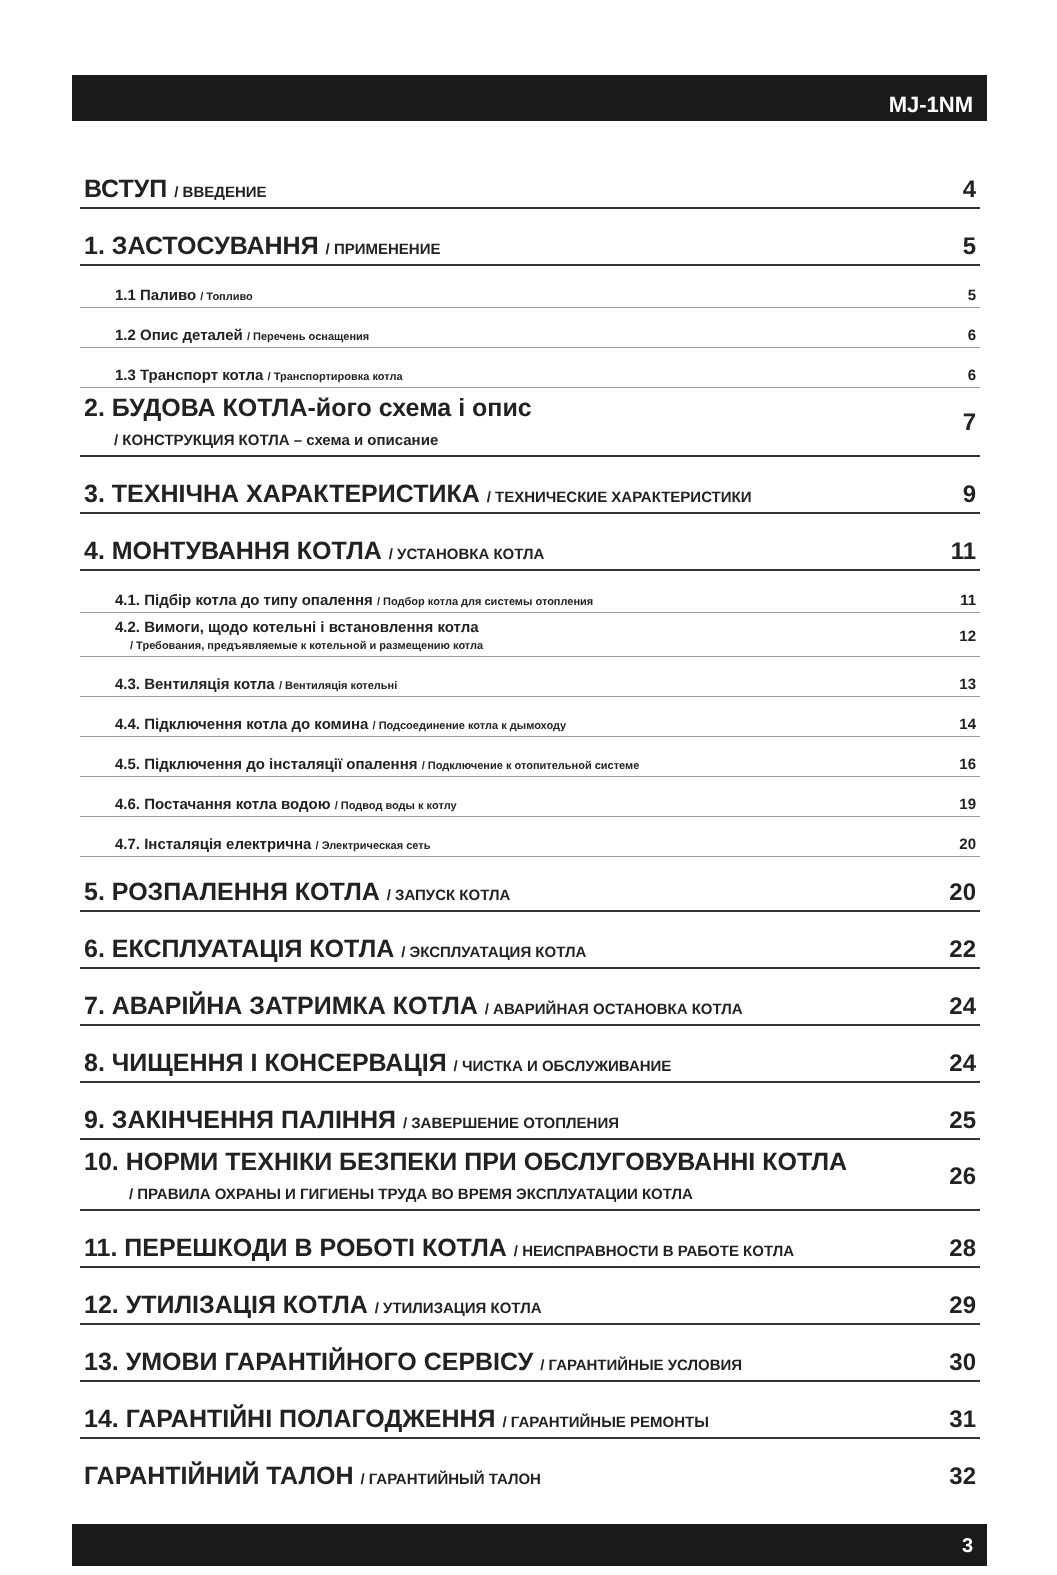MJ-1NM
ВСТУП / ВВЕДЕНИЕ 4
1. ЗАСТОСУВАННЯ / ПРИМЕНЕНИЕ 5
1.1 Паливо / Топливо 5
1.2 Опис деталей / Перечень оснащения 6
1.3 Транспорт котла / Транспортировка котла 6
2. БУДОВА КОТЛА-його схема і опис
/ КОНСТРУКЦИЯ КОТЛА – схема и описание 7
3. ТЕХНІЧНА ХАРАКТЕРИСТИКА / ТЕХНИЧЕСКИЕ ХАРАКТЕРИСТИКИ 9
4. МОНТУВАННЯ КОТЛА / УСТАНОВКА КОТЛА 11
4.1. Підбір котла до типу опалення / Подбор котла для системы отопления 11
4.2. Вимоги, щодо котельні і встановлення котла
/ Требования, предъявляемые к котельной и размещению котла 12
4.3. Вентиляція котла / Вентиляція котельні 13
4.4. Підключення котла до комина / Подсоединение котла к дымоходу 14
4.5. Підключення до інсталяції опалення / Подключение к отопительной системе 16
4.6. Постачання котла водою / Подвод воды к котлу 19
4.7. Інсталяція електрична / Электрическая сеть 20
5. РОЗПАЛЕННЯ КОТЛА / ЗАПУСК КОТЛА 20
6. ЕКСПЛУАТАЦІЯ КОТЛА / ЭКСПЛУАТАЦИЯ КОТЛА 22
7. АВАРІЙНА ЗАТРИМКА КОТЛА / АВАРИЙНАЯ ОСТАНОВКА КОТЛА 24
8. ЧИЩЕННЯ І КОНСЕРВАЦІЯ / ЧИСТКА И ОБСЛУЖИВАНИЕ 24
9. ЗАКІНЧЕННЯ ПАЛІННЯ / ЗАВЕРШЕНИЕ ОТОПЛЕНИЯ 25
10. НОРМИ ТЕХНІКИ БЕЗПЕКИ ПРИ ОБСЛУГОВУВАННІ КОТЛА
/ ПРАВИЛА ОХРАНЫ И ГИГИЕНЫ ТРУДА ВО ВРЕМЯ ЭКСПЛУАТАЦИИ КОТЛА 26
11. ПЕРЕШКОДИ В РОБОТІ КОТЛА / НЕИСПРАВНОСТИ В РАБОТЕ КОТЛА 28
12. УТИЛІЗАЦІЯ КОТЛА / УТИЛИЗАЦИЯ КОТЛА 29
13. УМОВИ ГАРАНТІЙНОГО СЕРВІСУ / ГАРАНТИЙНЫЕ УСЛОВИЯ 30
14. ГАРАНТІЙНІ ПОЛАГОДЖЕННЯ / ГАРАНТИЙНЫЕ РЕМОНТЫ 31
ГАРАНТІЙНИЙ ТАЛОН / ГАРАНТИЙНЫЙ ТАЛОН 32
3